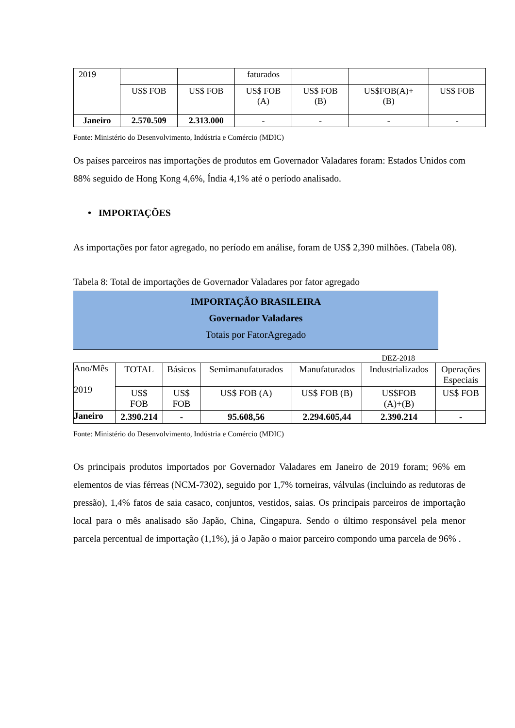| 2019 | | | faturados | | | |
| | US$ FOB | US$ FOB | US$ FOB (A) | US$ FOB (B) | US$FOB(A)+ (B) | US$ FOB |
| Janeiro | 2.570.509 | 2.313.000 | - | - | - | - |
Fonte: Ministério do Desenvolvimento, Indústria e Comércio (MDIC)
Os países parceiros nas importações de produtos em Governador Valadares foram: Estados Unidos com 88% seguido de Hong Kong 4,6%, Índia 4,1% até o período analisado.
• IMPORTAÇÕES
As importações por fator agregado, no período em análise, foram de US$ 2,390 milhões. (Tabela 08).
Tabela 8: Total de importações de Governador Valadares por fator agregado
IMPORTAÇÃO BRASILEIRA
Governador Valadares
Totais por FatorAgregado
DEZ-2018
| Ano/Mês 2019 | TOTAL | Básicos | Semimanufaturados | Manufaturados | Industrializados | Operações Especiais |
| | US$ FOB | US$ FOB | US$ FOB (A) | US$ FOB (B) | US$FOB (A)+(B) | US$ FOB |
| Janeiro | 2.390.214 | - | 95.608,56 | 2.294.605,44 | 2.390.214 | - |
Fonte: Ministério do Desenvolvimento, Indústria e Comércio (MDIC)
Os principais produtos importados por Governador Valadares em Janeiro de 2019 foram; 96% em elementos de vias férreas (NCM-7302), seguido por 1,7% torneiras, válvulas (incluindo as redutoras de pressão), 1,4% fatos de saia casaco, conjuntos, vestidos, saias. Os principais parceiros de importação local para o mês analisado são Japão, China, Cingapura. Sendo o último responsável pela menor parcela percentual de importação (1,1%), já o Japão o maior parceiro compondo uma parcela de 96% .